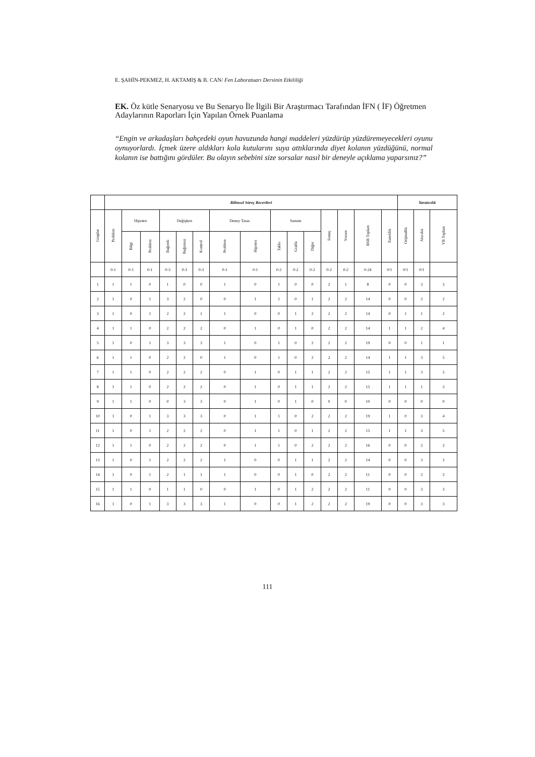E. ŞAHİN-PEKMEZ, H. AKTAMIŞ & B. CAN/ Fen Laboratuarı Dersinin Etkililiği
EK. Öz kütle Senaryosu ve Bu Senaryo İle İlgili Bir Araştırmacı Tarafından İFN ( İF) Öğretmen Adaylarının Raporları İçin Yapılan Örnek Puanlama
“Engin ve arkadaşları bahçedeki oyun havuzunda hangi maddeleri yüzdürüp yüzdüremeyecekleri oyunu oynuyorlardı. İçmek üzere aldıkları kola kutularını suya attıklarında diyet kolanın yüzdüğünü, normal kolanın ise battığını gördüler. Bu olayın sebebini size sorsalar nasıl bir deneyle açıklama yaparsınız?”
| | Bilimsel Süreç Becerileri | | | | | | | | | | | | | | | Yaratıcılık | | |
| --- | --- | --- | --- | --- | --- | --- | --- | --- | --- | --- | --- | --- | --- | --- | --- | --- | --- | --- |
| Gruplar | Problem | Hipotez | | Değişken | | | Deney Tasar. | | Sunum | | | Sonuç | Yorum | BSB Toplam | Esneklik | Orijinallik | Akıcılık | YB Toplam |
| | | Bilgi | Problem | Bağımlı | Bağımsız | Kontrol | Problem | Hipotez | Tablo | Grafik | Diğer | | | | | | | |
| | 0-1 | 0-1 | 0-1 | 0-3 | 0-3 | 0-3 | 0-1 | 0-1 | 0-2 | 0-2 | 0-2 | 0-2 | 0-2 | 0-24 | 0/1 | 0/1 | 0/1 | |
| 1 | 1 | 1 | 0 | 1 | 0 | 0 | 1 | 0 | 1 | 0 | 0 | 2 | 1 | 8 | 0 | 0 | 3 | 3 |
| 2 | 1 | 0 | 1 | 3 | 2 | 0 | 0 | 1 | 1 | 0 | 1 | 2 | 2 | 14 | 0 | 0 | 2 | 2 |
| 3 | 1 | 0 | 1 | 2 | 2 | 1 | 1 | 0 | 0 | 1 | 2 | 2 | 2 | 14 | 0 | 1 | 1 | 2 |
| 4 | 1 | 1 | 0 | 2 | 2 | 2 | 0 | 1 | 0 | 1 | 0 | 2 | 2 | 14 | 1 | 1 | 2 | 4 |
| 5 | 1 | 0 | 1 | 3 | 3 | 3 | 1 | 0 | 1 | 0 | 2 | 2 | 2 | 19 | 0 | 0 | 1 | 1 |
| 6 | 1 | 1 | 0 | 2 | 2 | 0 | 1 | 0 | 1 | 0 | 2 | 2 | 2 | 14 | 1 | 1 | 3 | 5 |
| 7 | 1 | 1 | 0 | 2 | 2 | 2 | 0 | 1 | 0 | 1 | 1 | 2 | 2 | 15 | 1 | 1 | 3 | 5 |
| 8 | 1 | 1 | 0 | 2 | 2 | 2 | 0 | 1 | 0 | 1 | 1 | 2 | 2 | 15 | 1 | 1 | 1 | 3 |
| 9 | 1 | 1 | 0 | 0 | 3 | 3 | 0 | 1 | 0 | 1 | 0 | 0 | 0 | 10 | 0 | 0 | 0 | 0 |
| 10 | 1 | 0 | 1 | 3 | 3 | 3 | 0 | 1 | 1 | 0 | 2 | 2 | 2 | 19 | 1 | 0 | 3 | 4 |
| 11 | 1 | 0 | 1 | 2 | 2 | 2 | 0 | 1 | 1 | 0 | 1 | 2 | 2 | 15 | 1 | 1 | 3 | 5 |
| 12 | 1 | 1 | 0 | 2 | 2 | 2 | 0 | 1 | 1 | 0 | 2 | 2 | 2 | 16 | 0 | 0 | 2 | 2 |
| 13 | 1 | 0 | 1 | 2 | 2 | 2 | 1 | 0 | 0 | 1 | 1 | 2 | 2 | 14 | 0 | 0 | 3 | 3 |
| 14 | 1 | 0 | 1 | 2 | 1 | 1 | 1 | 0 | 0 | 1 | 0 | 2 | 2 | 11 | 0 | 0 | 2 | 2 |
| 15 | 1 | 1 | 0 | 1 | 1 | 0 | 0 | 1 | 0 | 1 | 2 | 2 | 2 | 11 | 0 | 0 | 3 | 3 |
| 16 | 1 | 0 | 1 | 3 | 3 | 3 | 1 | 0 | 0 | 1 | 2 | 2 | 2 | 19 | 0 | 0 | 3 | 3 |
111